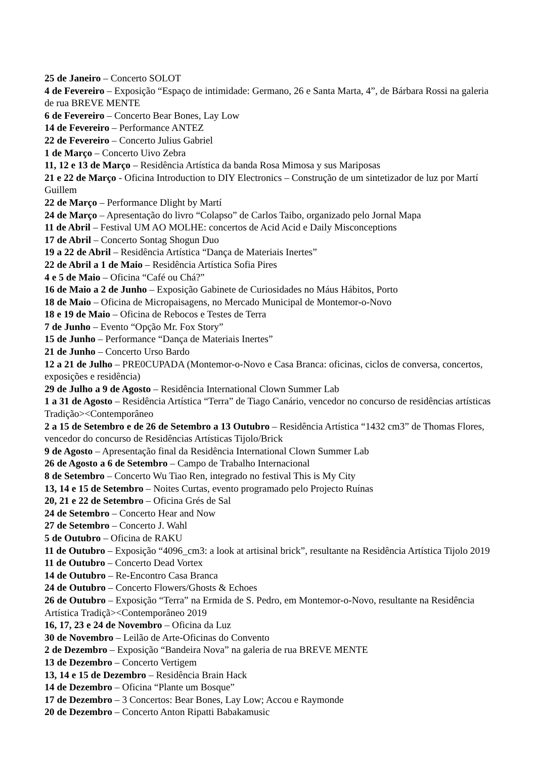25 de Janeiro – Concerto SOLOT
4 de Fevereiro – Exposição “Espaço de intimidade: Germano, 26 e Santa Marta, 4”, de Bárbara Rossi na galeria de rua BREVE MENTE
6 de Fevereiro – Concerto Bear Bones, Lay Low
14 de Fevereiro – Performance ANTEZ
22 de Fevereiro – Concerto Julius Gabriel
1 de Março – Concerto Uivo Zebra
11, 12 e 13 de Março – Residência Artística da banda Rosa Mimosa y sus Mariposas
21 e 22 de Março - Oficina Introduction to DIY Electronics – Construção de um sintetizador de luz por Martí Guillem
22 de Março – Performance Dlight by Martí
24 de Março – Apresentação do livro “Colapso” de Carlos Taibo, organizado pelo Jornal Mapa
11 de Abril – Festival UM AO MOLHE: concertos de Acid Acid e Daily Misconceptions
17 de Abril – Concerto Sontag Shogun Duo
19 a 22 de Abril – Residência Artística “Dança de Materiais Inertes”
22 de Abril a 1 de Maio – Residência Artística Sofia Pires
4 e 5 de Maio – Oficina “Café ou Chá?”
16 de Maio a 2 de Junho – Exposição Gabinete de Curiosidades no Máus Hábitos, Porto
18 de Maio – Oficina de Micropaisagens, no Mercado Municipal de Montemor-o-Novo
18 e 19 de Maio – Oficina de Rebocos e Testes de Terra
7 de Junho – Evento “Opção Mr. Fox Story”
15 de Junho – Performance “Dança de Materiais Inertes”
21 de Junho – Concerto Urso Bardo
12 a 21 de Julho – PRE0CUPADA (Montemor-o-Novo e Casa Branca: oficinas, ciclos de conversa, concertos, exposições e residência)
29 de Julho a 9 de Agosto – Residência International Clown Summer Lab
1 a 31 de Agosto – Residência Artística “Terra” de Tiago Canário, vencedor no concurso de residências artísticas Tradição><Contemporâneo
2 a 15 de Setembro e de 26 de Setembro a 13 Outubro – Residência Artística “1432 cm3” de Thomas Flores, vencedor do concurso de Residências Artísticas Tijolo/Brick
9 de Agosto – Apresentação final da Residência International Clown Summer Lab
26 de Agosto a 6 de Setembro – Campo de Trabalho Internacional
8 de Setembro – Concerto Wu Tiao Ren, integrado no festival This is My City
13, 14 e 15 de Setembro – Noites Curtas, evento programado pelo Projecto Ruínas
20, 21 e 22 de Setembro – Oficina Grés de Sal
24 de Setembro – Concerto Hear and Now
27 de Setembro – Concerto J. Wahl
5 de Outubro – Oficina de RAKU
11 de Outubro – Exposição “4096_cm3: a look at artisinal brick”, resultante na Residência Artística Tijolo 2019
11 de Outubro – Concerto Dead Vortex
14 de Outubro – Re-Encontro Casa Branca
24 de Outubro – Concerto Flowers/Ghosts & Echoes
26 de Outubro – Exposição “Terra” na Ermida de S. Pedro, em Montemor-o-Novo, resultante na Residência Artística Tradiçã><Contemporâneo 2019
16, 17, 23 e 24 de Novembro – Oficina da Luz
30 de Novembro – Leilão de Arte-Oficinas do Convento
2 de Dezembro – Exposição “Bandeira Nova” na galeria de rua BREVE MENTE
13 de Dezembro – Concerto Vertigem
13, 14 e 15 de Dezembro – Residência Brain Hack
14 de Dezembro – Oficina “Plante um Bosque”
17 de Dezembro – 3 Concertos: Bear Bones, Lay Low; Accou e Raymonde
20 de Dezembro – Concerto Anton Ripatti Babakamusic